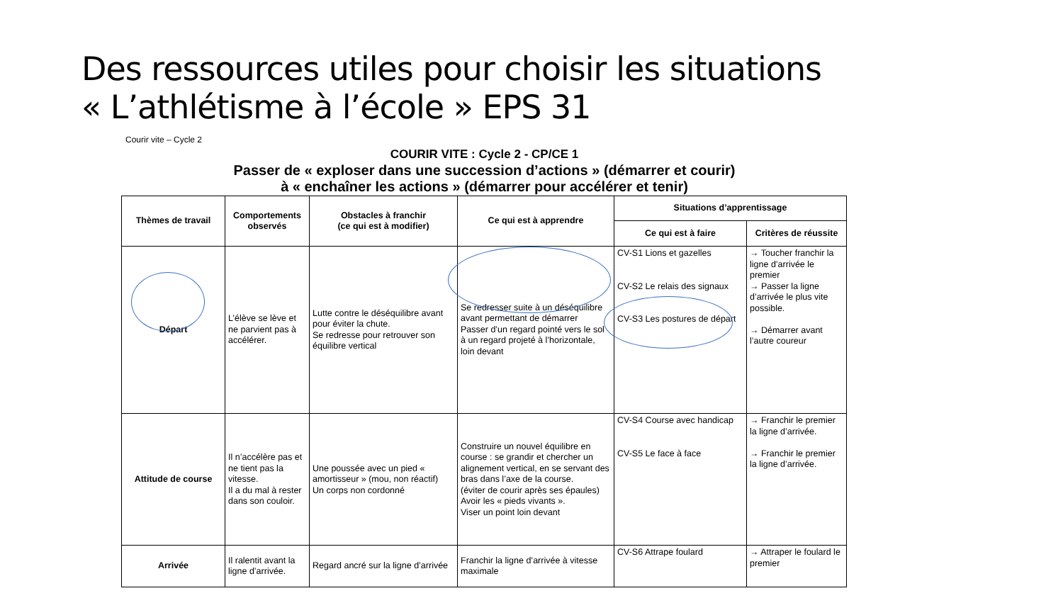Des ressources utiles pour choisir les situations
« L’athlétisme à l’école » EPS 31
Courir vite – Cycle 2
COURIR VITE : Cycle 2 - CP/CE 1
Passer de « exploser dans une succession d’actions » (démarrer et courir)
à « enchaîner les actions » (démarrer pour accélérer et tenir)
| Thèmes de travail | Comportements observés | Obstacles à franchir (ce qui est à modifier) | Ce qui est à apprendre | Situations d’apprentissage | |
| --- | --- | --- | --- | --- | --- |
| | | | | Ce qui est à faire | Critères de réussite |
| Départ | L’élève se lève et ne parvient pas à accélérer. | Lutte contre le déséquilibre avant pour éviter la chute. Se redresse pour retrouver son équilibre vertical | Se redresser suite à un déséquilibre avant permettant de démarrer Passer d’un regard pointé vers le sol à un regard projeté à l’horizontale, loin devant | CV-S1 Lions et gazelles CV-S2 Le relais des signaux CV-S3 Les postures de départ | → Toucher franchir la ligne d’arrivée le premier → Passer la ligne d’arrivée le plus vite possible. → Démarrer avant l’autre coureur |
| Attitude de course | Il n’accélère pas et ne tient pas la vitesse. Il a du mal à rester dans son couloir. | Une poussée avec un pied « amortisseur » (mou, non réactif) Un corps non cordonné | Construire un nouvel équilibre en course : se grandir et chercher un alignement vertical, en se servant des bras dans l’axe de la course. (éviter de courir après ses épaules) Avoir les « pieds vivants ». Viser un point loin devant | CV-S4 Course avec handicap CV-S5 Le face à face | → Franchir le premier la ligne d’arrivée. → Franchir le premier la ligne d’arrivée. |
| Arrivée | Il ralentit avant la ligne d’arrivée. | Regard ancré sur la ligne d’arrivée | Franchir la ligne d’arrivée à vitesse maximale | CV-S6 Attrape foulard | → Attraper le foulard le premier |